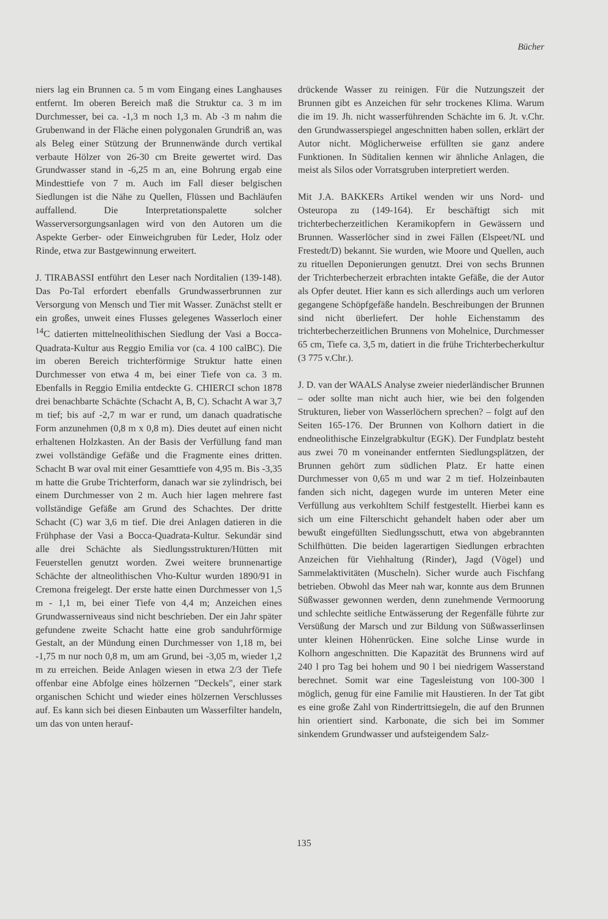Bücher
niers lag ein Brunnen ca. 5 m vom Eingang eines Langhauses entfernt. Im oberen Bereich maß die Struktur ca. 3 m im Durchmesser, bei ca. -1,3 m noch 1,3 m. Ab -3 m nahm die Grubenwand in der Fläche einen polygonalen Grundriß an, was als Beleg einer Stützung der Brunnenwände durch vertikal verbaute Hölzer von 26-30 cm Breite gewertet wird. Das Grundwasser stand in -6,25 m an, eine Bohrung ergab eine Mindesttiefe von 7 m. Auch im Fall dieser belgischen Siedlungen ist die Nähe zu Quellen, Flüssen und Bachläufen auffallend. Die Interpretationspalette solcher Wasserversorgungsanlagen wird von den Autoren um die Aspekte Gerber- oder Einweichgruben für Leder, Holz oder Rinde, etwa zur Bastgewinnung erweitert.
J. TIRABASSI entführt den Leser nach Norditalien (139-148). Das Po-Tal erfordert ebenfalls Grundwasserbrunnen zur Versorgung von Mensch und Tier mit Wasser. Zunächst stellt er ein großes, unweit eines Flusses gelegenes Wasserloch einer <sup>14</sup>C datierten mittelneolithischen Siedlung der Vasi a Bocca-Quadrata-Kultur aus Reggio Emilia vor (ca. 4 100 calBC). Die im oberen Bereich trichterförmige Struktur hatte einen Durchmesser von etwa 4 m, bei einer Tiefe von ca. 3 m. Ebenfalls in Reggio Emilia entdeckte G. CHIERCI schon 1878 drei benachbarte Schächte (Schacht A, B, C). Schacht A war 3,7 m tief; bis auf -2,7 m war er rund, um danach quadratische Form anzunehmen (0,8 m x 0,8 m). Dies deutet auf einen nicht erhaltenen Holzkasten. An der Basis der Verfüllung fand man zwei vollständige Gefäße und die Fragmente eines dritten. Schacht B war oval mit einer Gesamttiefe von 4,95 m. Bis -3,35 m hatte die Grube Trichterform, danach war sie zylindrisch, bei einem Durchmesser von 2 m. Auch hier lagen mehrere fast vollständige Gefäße am Grund des Schachtes. Der dritte Schacht (C) war 3,6 m tief. Die drei Anlagen datieren in die Frühphase der Vasi a Bocca-Quadrata-Kultur. Sekundär sind alle drei Schächte als Siedlungsstrukturen/Hütten mit Feuerstellen genutzt worden. Zwei weitere brunnenartige Schächte der altneolithischen Vho-Kultur wurden 1890/91 in Cremona freigelegt. Der erste hatte einen Durchmesser von 1,5 m - 1,1 m, bei einer Tiefe von 4,4 m; Anzeichen eines Grundwasserniveaus sind nicht beschrieben. Der ein Jahr später gefundene zweite Schacht hatte eine grob sanduhrförmige Gestalt, an der Mündung einen Durchmesser von 1,18 m, bei -1,75 m nur noch 0,8 m, um am Grund, bei -3,05 m, wieder 1,2 m zu erreichen. Beide Anlagen wiesen in etwa 2/3 der Tiefe offenbar eine Abfolge eines hölzernen "Deckels", einer stark organischen Schicht und wieder eines hölzernen Verschlusses auf. Es kann sich bei diesen Einbauten um Wasserfilter handeln, um das von unten herauf-
drückende Wasser zu reinigen. Für die Nutzungszeit der Brunnen gibt es Anzeichen für sehr trockenes Klima. Warum die im 19. Jh. nicht wasserführenden Schächte im 6. Jt. v.Chr. den Grundwasserspiegel angeschnitten haben sollen, erklärt der Autor nicht. Möglicherweise erfüllten sie ganz andere Funktionen. In Süditalien kennen wir ähnliche Anlagen, die meist als Silos oder Vorratsgruben interpretiert werden.
Mit J.A. BAKKERs Artikel wenden wir uns Nord- und Osteuropa zu (149-164). Er beschäftigt sich mit trichterbecherzeitlichen Keramikopfern in Gewässern und Brunnen. Wasserlöcher sind in zwei Fällen (Elspeet/NL und Frestedt/D) bekannt. Sie wurden, wie Moore und Quellen, auch zu rituellen Deponierungen genutzt. Drei von sechs Brunnen der Trichterbecherzeit erbrachten intakte Gefäße, die der Autor als Opfer deutet. Hier kann es sich allerdings auch um verloren gegangene Schöpfgefäße handeln. Beschreibungen der Brunnen sind nicht überliefert. Der hohle Eichenstamm des trichterbecherzeitlichen Brunnens von Mohelnice, Durchmesser 65 cm, Tiefe ca. 3,5 m, datiert in die frühe Trichterbecherkultur (3 775 v.Chr.).
J. D. van der WAALS Analyse zweier niederländischer Brunnen – oder sollte man nicht auch hier, wie bei den folgenden Strukturen, lieber von Wasserlöchern sprechen? – folgt auf den Seiten 165-176. Der Brunnen von Kolhorn datiert in die endneolithische Einzelgrabkultur (EGK). Der Fundplatz besteht aus zwei 70 m voneinander entfernten Siedlungsplätzen, der Brunnen gehört zum südlichen Platz. Er hatte einen Durchmesser von 0,65 m und war 2 m tief. Holzeinbauten fanden sich nicht, dagegen wurde im unteren Meter eine Verfüllung aus verkohltem Schilf festgestellt. Hierbei kann es sich um eine Filterschicht gehandelt haben oder aber um bewußt eingefüllten Siedlungsschutt, etwa von abgebrannten Schilfhütten. Die beiden lagerartigen Siedlungen erbrachten Anzeichen für Viehhaltung (Rinder), Jagd (Vögel) und Sammelaktivitäten (Muscheln). Sicher wurde auch Fischfang betrieben. Obwohl das Meer nah war, konnte aus dem Brunnen Süßwasser gewonnen werden, denn zunehmende Vermoorung und schlechte seitliche Entwässerung der Regenfälle führte zur Versüßung der Marsch und zur Bildung von Süßwasserlinsen unter kleinen Höhenrücken. Eine solche Linse wurde in Kolhorn angeschnitten. Die Kapazität des Brunnens wird auf 240 l pro Tag bei hohem und 90 l bei niedrigem Wasserstand berechnet. Somit war eine Tagesleistung von 100-300 l möglich, genug für eine Familie mit Haustieren. In der Tat gibt es eine große Zahl von Rindertrittsiegeln, die auf den Brunnen hin orientiert sind. Karbonate, die sich bei im Sommer sinkendem Grundwasser und aufsteigendem Salz-
135